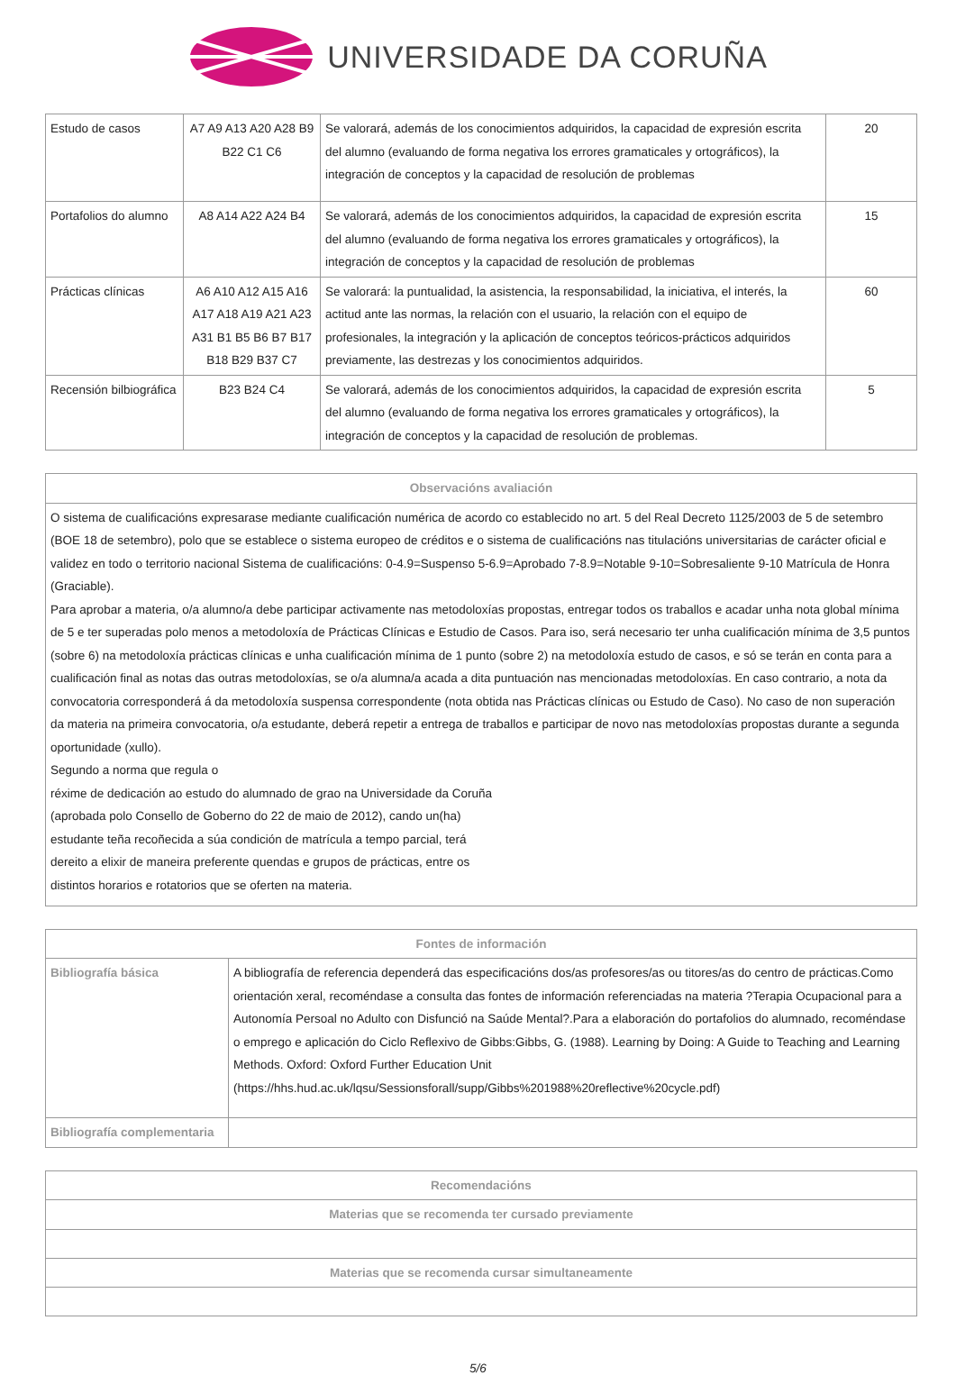UNIVERSIDADE DA CORUÑA
| Estudo de casos | A7 A9 A13 A20 A28 B9 B22 C1 C6 | Se valorará, además de los conocimientos adquiridos, la capacidad de expresión escrita del alumno (evaluando de forma negativa los errores gramaticales y ortográficos), la integración de conceptos y la capacidad de resolución de problemas | 20 |
| Portafolios do alumno | A8 A14 A22 A24 B4 | Se valorará, además de los conocimientos adquiridos, la capacidad de expresión escrita del alumno (evaluando de forma negativa los errores gramaticales y ortográficos), la integración de conceptos y la capacidad de resolución de problemas | 15 |
| Prácticas clínicas | A6 A10 A12 A15 A16 A17 A18 A19 A21 A23 A31 B1 B5 B6 B7 B17 B18 B29 B37 C7 | Se valorará: la puntualidad, la asistencia, la responsabilidad, la iniciativa, el interés, la actitud ante las normas, la relación con el usuario, la relación con el equipo de profesionales, la integración y la aplicación de conceptos teóricos-prácticos adquiridos previamente, las destrezas y los conocimientos adquiridos. | 60 |
| Recensión bilbiográfica | B23 B24 C4 | Se valorará, además de los conocimientos adquiridos, la capacidad de expresión escrita del alumno (evaluando de forma negativa los errores gramaticales y ortográficos), la integración de conceptos y la capacidad de resolución de problemas. | 5 |
| Observacións avaliación |
| --- |
| O sistema de cualificacións expresarase mediante cualificación numérica de acordo co establecido no art. 5 del Real Decreto 1125/2003 de 5 de setembro (BOE 18 de setembro), polo que se establece o sistema europeo de créditos e o sistema de cualificacións nas titulacións universitarias de carácter oficial e validez en todo o territorio nacional Sistema de cualificacións: 0-4.9=Suspenso 5-6.9=Aprobado 7-8.9=Notable 9-10=Sobresaliente 9-10 Matrícula de Honra (Graciable). Para aprobar a materia, o/a alumno/a debe participar activamente nas metodoloxías propostas, entregar todos os traballos e acadar unha nota global mínima de 5 e ter superadas polo menos a metodoloxía de Prácticas Clínicas e Estudio de Casos. Para iso, será necesario ter unha cualificación mínima de 3,5 puntos (sobre 6) na metodoloxía prácticas clínicas e unha cualificación mínima de 1 punto (sobre 2) na metodoloxía estudo de casos, e só se terán en conta para a cualificación final as notas das outras metodoloxías, se o/a alumna/a acada a dita puntuación nas mencionadas metodoloxías. En caso contrario, a nota da convocatoria corresponderá á da metodoloxía suspensa correspondente (nota obtida nas Prácticas clínicas ou Estudo de Caso). No caso de non superación da materia na primeira convocatoria, o/a estudante, deberá repetir a entrega de traballos e participar de novo nas metodoloxías propostas durante a segunda oportunidade (xullo). Segundo a norma que regula o réxime de dedicación ao estudo do alumnado de grao na Universidade da Coruña (aprobada polo Consello de Goberno do 22 de maio de 2012), cando un(ha) estudante teña recoñecida a súa condición de matrícula a tempo parcial, terá dereito a elixir de maneira preferente quendas e grupos de prácticas, entre os distintos horarios e rotatorios que se oferten na materia. |
| Fontes de información | |
| --- | --- |
| Bibliografía básica | A bibliografía de referencia dependerá das especificacións dos/as profesores/as ou titores/as do centro de prácticas.Como orientación xeral, recoméndase a consulta das fontes de información referenciadas na materia ?Terapia Ocupacional para a Autonomía Persoal no Adulto con Disfunció na Saúde Mental?.Para a elaboración do portafolios do alumnado, recoméndase o emprego e aplicación do Ciclo Reflexivo de Gibbs:Gibbs, G. (1988). Learning by Doing: A Guide to Teaching and Learning Methods. Oxford: Oxford Further Education Unit (https://hhs.hud.ac.uk/lqsu/Sessionsforall/supp/Gibbs%201988%20reflective%20cycle.pdf) |
| Bibliografía complementaria | |
| Recomendacións |
| --- |
| Materias que se recomenda ter cursado previamente |
| Materias que se recomenda cursar simultaneamente |
5/6